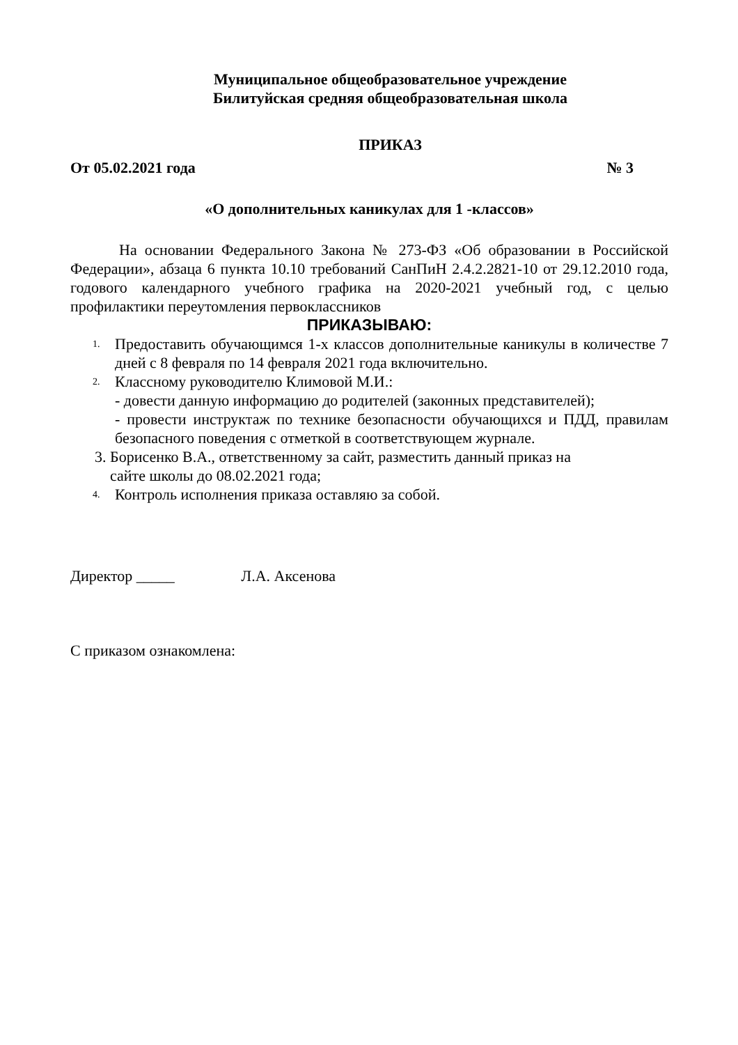Муниципальное общеобразовательное учреждение
Билитуйская средняя общеобразовательная школа
ПРИКАЗ
От 05.02.2021 года № 3
«О дополнительных каникулах для 1 -классов»
На основании Федерального Закона № 273-ФЗ «Об образовании в Российской Федерации», абзаца 6 пункта 10.10 требований СанПиН 2.4.2.2821-10 от 29.12.2010 года, годового календарного учебного графика на 2020-2021 учебный год, с целью профилактики переутомления первоклассников
ПРИКАЗЫВАЮ:
1. Предоставить обучающимся 1-х классов дополнительные каникулы в количестве 7 дней с 8 февраля по 14 февраля 2021 года включительно.
2. Классному руководителю Климовой М.И.:
- довести данную информацию до родителей (законных представителей);
- провести инструктаж по технике безопасности обучающихся и ПДД, правилам безопасного поведения с отметкой в соответствующем журнале.
3. Борисенко В.А., ответственному за сайт, разместить данный приказ на
сайте школы до 08.02.2021 года;
4. Контроль исполнения приказа оставляю за собой.
Директор _____ Л.А. Аксенова
С приказом ознакомлена: